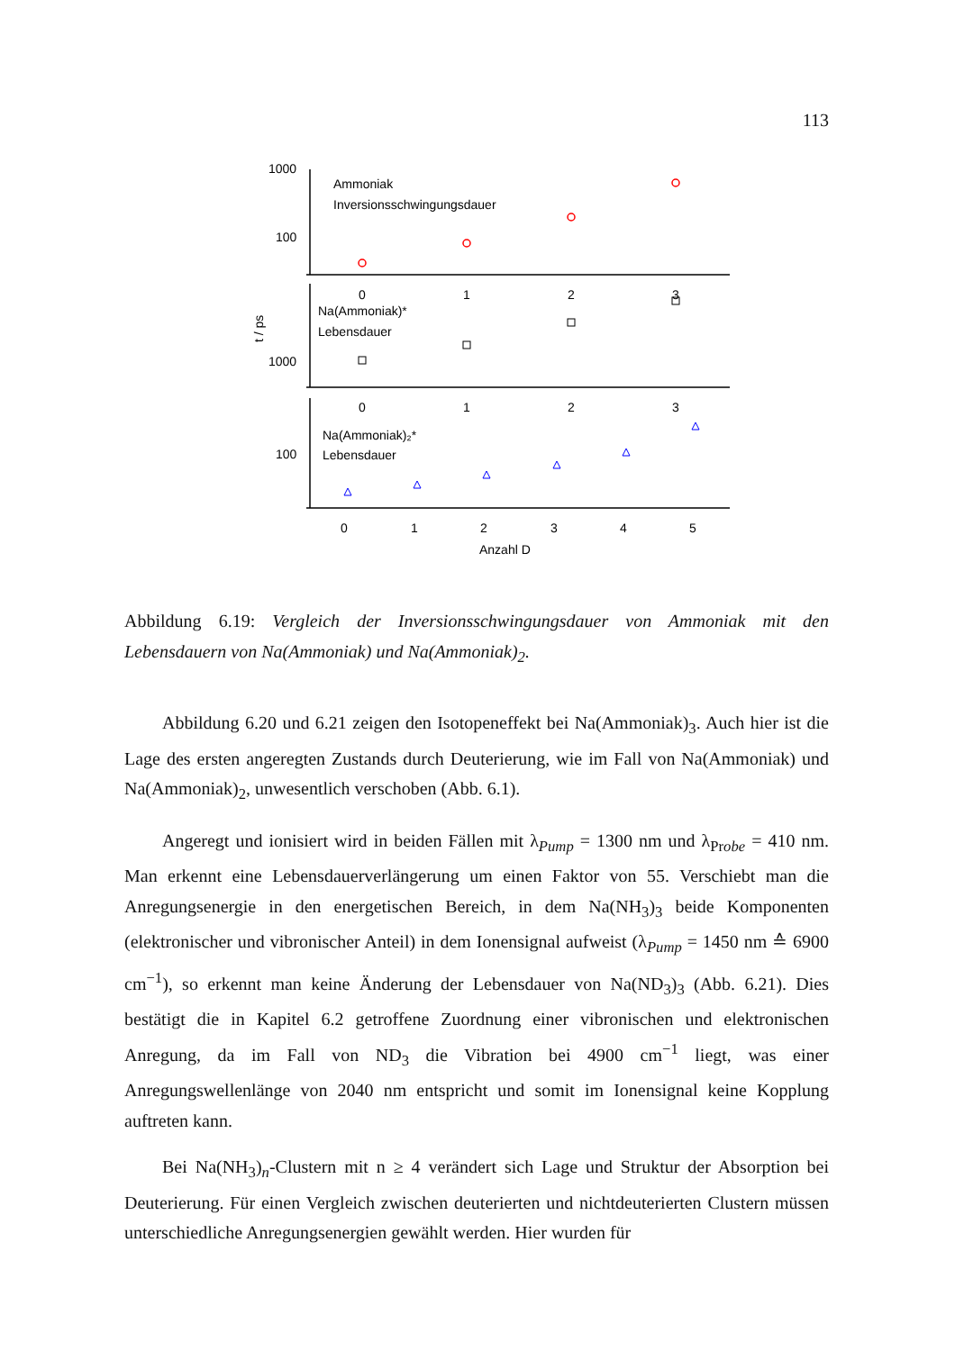113
1000
100
1000
100
t / ps
Ammoniak
Inversionsschwingungsdauer
Na(Ammoniak)*
Lebensdauer
Na(Ammoniak)₂*
Lebensdauer
0
1
2
3
0
1
2
3
0
1
2
3
4
5
Anzahl D
Abbildung 6.19: Vergleich der Inversionsschwingungsdauer von Ammoniak mit den Lebensdauern von Na(Ammoniak) und Na(Ammoniak)<sub>2</sub>.
Abbildung 6.20 und 6.21 zeigen den Isotopeneffekt bei Na(Ammoniak)<sub>3</sub>. Auch hier ist die Lage des ersten angeregten Zustands durch Deuterierung, wie im Fall von Na(Ammoniak) und Na(Ammoniak)<sub>2</sub>, unwesentlich verschoben (Abb. 6.1).
Angeregt und ionisiert wird in beiden Fällen mit λ<sub>Pump</sub> = 1300 nm und λ<sub>Probe</sub> = 410 nm. Man erkennt eine Lebensdauerverlängerung um einen Faktor von 55. Verschiebt man die Anregungsenergie in den energetischen Bereich, in dem Na(NH<sub>3</sub>)<sub>3</sub> beide Komponenten (elektronischer und vibronischer Anteil) in dem Ionensignal aufweist (λ<sub>Pump</sub> = 1450 nm ≙ 6900 cm<sup>−1</sup>), so erkennt man keine Änderung der Lebensdauer von Na(ND<sub>3</sub>)<sub>3</sub> (Abb. 6.21). Dies bestätigt die in Kapitel 6.2 getroffene Zuordnung einer vibronischen und elektronischen Anregung, da im Fall von ND<sub>3</sub> die Vibration bei 4900 cm<sup>−1</sup> liegt, was einer Anregungswellenlänge von 2040 nm entspricht und somit im Ionensignal keine Kopplung auftreten kann.
Bei Na(NH<sub>3</sub>)<sub>n</sub>-Clustern mit n ≥ 4 verändert sich Lage und Struktur der Absorption bei Deuterierung. Für einen Vergleich zwischen deuterierten und nichtdeuterierten Clustern müssen unterschiedliche Anregungsenergien gewählt werden. Hier wurden für